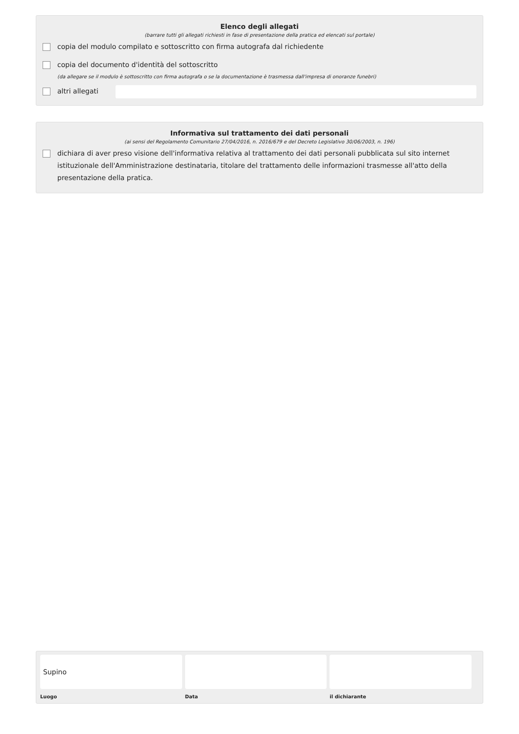Elenco degli allegati
(barrare tutti gli allegati richiesti in fase di presentazione della pratica ed elencati sul portale)
copia del modulo compilato e sottoscritto con firma autografa dal richiedente
copia del documento d'identità del sottoscritto
(da allegare se il modulo è sottoscritto con firma autografa o se la documentazione è trasmessa dall'impresa di onoranze funebri)
altri allegati
Informativa sul trattamento dei dati personali
(ai sensi del Regolamento Comunitario 27/04/2016, n. 2016/679 e del Decreto Legislativo 30/06/2003, n. 196)
dichiara di aver preso visione dell'informativa relativa al trattamento dei dati personali pubblicata sul sito internet istituzionale dell'Amministrazione destinataria, titolare del trattamento delle informazioni trasmesse all'atto della presentazione della pratica.
Supino
Luogo
Data il dichiarante